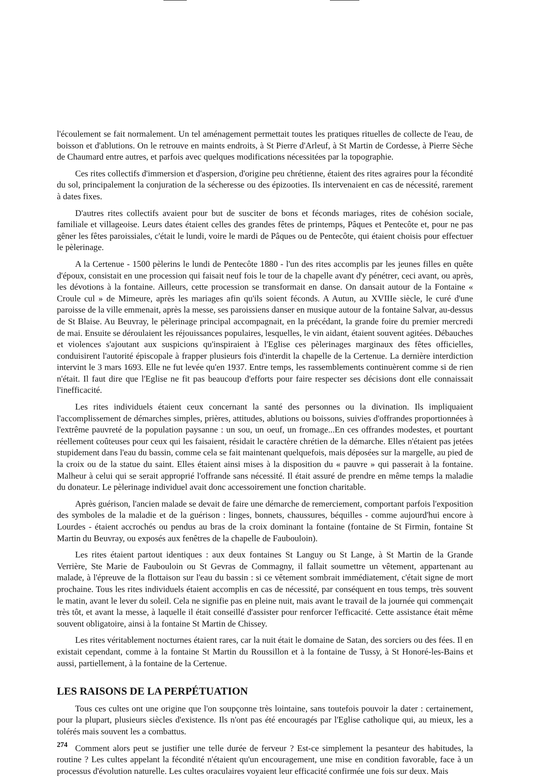l'écoulement se fait normalement. Un tel aménagement permettait toutes les pratiques rituelles de collecte de l'eau, de boisson et d'ablutions. On le retrouve en maints endroits, à St Pierre d'Arleuf, à St Martin de Cordesse, à Pierre Sèche de Chaumard entre autres, et parfois avec quelques modifications nécessitées par la topographie.
Ces rites collectifs d'immersion et d'aspersion, d'origine peu chrétienne, étaient des rites agraires pour la fécondité du sol, principalement la conjuration de la sécheresse ou des épizooties. Ils intervenaient en cas de nécessité, rarement à dates fixes.
D'autres rites collectifs avaient pour but de susciter de bons et féconds mariages, rites de cohésion sociale, familiale et villageoise. Leurs dates étaient celles des grandes fêtes de printemps, Pâques et Pentecôte et, pour ne pas gêner les fêtes paroissiales, c'était le lundi, voire le mardi de Pâques ou de Pentecôte, qui étaient choisis pour effectuer le pèlerinage.
A la Certenue - 1500 pèlerins le lundi de Pentecôte 1880 - l'un des rites accomplis par les jeunes filles en quête d'époux, consistait en une procession qui faisait neuf fois le tour de la chapelle avant d'y pénétrer, ceci avant, ou après, les dévotions à la fontaine. Ailleurs, cette procession se transformait en danse. On dansait autour de la Fontaine « Croule cul » de Mimeure, après les mariages afin qu'ils soient féconds. A Autun, au XVIIIe siècle, le curé d'une paroisse de la ville emmenait, après la messe, ses paroissiens danser en musique autour de la fontaine Salvar, au-dessus de St Blaise. Au Beuvray, le pèlerinage principal accompagnait, en la précédant, la grande foire du premier mercredi de mai. Ensuite se déroulaient les réjouissances populaires, lesquelles, le vin aidant, étaient souvent agitées. Débauches et violences s'ajoutant aux suspicions qu'inspiraient à l'Eglise ces pèlerinages marginaux des fêtes officielles, conduisirent l'autorité épiscopale à frapper plusieurs fois d'interdit la chapelle de la Certenue. La dernière interdiction intervint le 3 mars 1693. Elle ne fut levée qu'en 1937. Entre temps, les rassemblements continuèrent comme si de rien n'était. Il faut dire que l'Eglise ne fit pas beaucoup d'efforts pour faire respecter ses décisions dont elle connaissait l'inefficacité.
Les rites individuels étaient ceux concernant la santé des personnes ou la divination. Ils impliquaient l'accomplissement de démarches simples, prières, attitudes, ablutions ou boissons, suivies d'offrandes proportionnées à l'extrême pauvreté de la population paysanne : un sou, un oeuf, un fromage...En ces offrandes modestes, et pourtant réellement coûteuses pour ceux qui les faisaient, résidait le caractère chrétien de la démarche. Elles n'étaient pas jetées stupidement dans l'eau du bassin, comme cela se fait maintenant quelquefois, mais déposées sur la margelle, au pied de la croix ou de la statue du saint. Elles étaient ainsi mises à la disposition du « pauvre » qui passerait à la fontaine. Malheur à celui qui se serait approprié l'offrande sans nécessité. Il était assuré de prendre en même temps la maladie du donateur. Le pèlerinage individuel avait donc accessoirement une fonction charitable.
Après guérison, l'ancien malade se devait de faire une démarche de remerciement, comportant parfois l'exposition des symboles de la maladie et de la guérison : linges, bonnets, chaussures, béquilles - comme aujourd'hui encore à Lourdes - étaient accrochés ou pendus au bras de la croix dominant la fontaine (fontaine de St Firmin, fontaine St Martin du Beuvray, ou exposés aux fenêtres de la chapelle de Faubouloin).
Les rites étaient partout identiques : aux deux fontaines St Languy ou St Lange, à St Martin de la Grande Verrière, Ste Marie de Faubouloin ou St Gevras de Commagny, il fallait soumettre un vêtement, appartenant au malade, à l'épreuve de la flottaison sur l'eau du bassin : si ce vêtement sombrait immédiatement, c'était signe de mort prochaine. Tous les rites individuels étaient accomplis en cas de nécessité, par conséquent en tous temps, très souvent le matin, avant le lever du soleil. Cela ne signifie pas en pleine nuit, mais avant le travail de la journée qui commençait très tôt, et avant la messe, à laquelle il était conseillé d'assister pour renforcer l'efficacité. Cette assistance était même souvent obligatoire, ainsi à la fontaine St Martin de Chissey.
Les rites véritablement nocturnes étaient rares, car la nuit était le domaine de Satan, des sorciers ou des fées. Il en existait cependant, comme à la fontaine St Martin du Roussillon et à la fontaine de Tussy, à St Honoré-les-Bains et aussi, partiellement, à la fontaine de la Certenue.
LES RAISONS DE LA PERPÉTUATION
Tous ces cultes ont une origine que l'on soupçonne très lointaine, sans toutefois pouvoir la dater : certainement, pour la plupart, plusieurs siècles d'existence. Ils n'ont pas été encouragés par l'Eglise catholique qui, au mieux, les a tolérés mais souvent les a combattus.
Comment alors peut se justifier une telle durée de ferveur ? Est-ce simplement la pesanteur des habitudes, la routine ? Les cultes appelant la fécondité n'étaient qu'un encouragement, une mise en condition favorable, face à un processus d'évolution naturelle. Les cultes oraculaires voyaient leur efficacité confirmée une fois sur deux. Mais
274